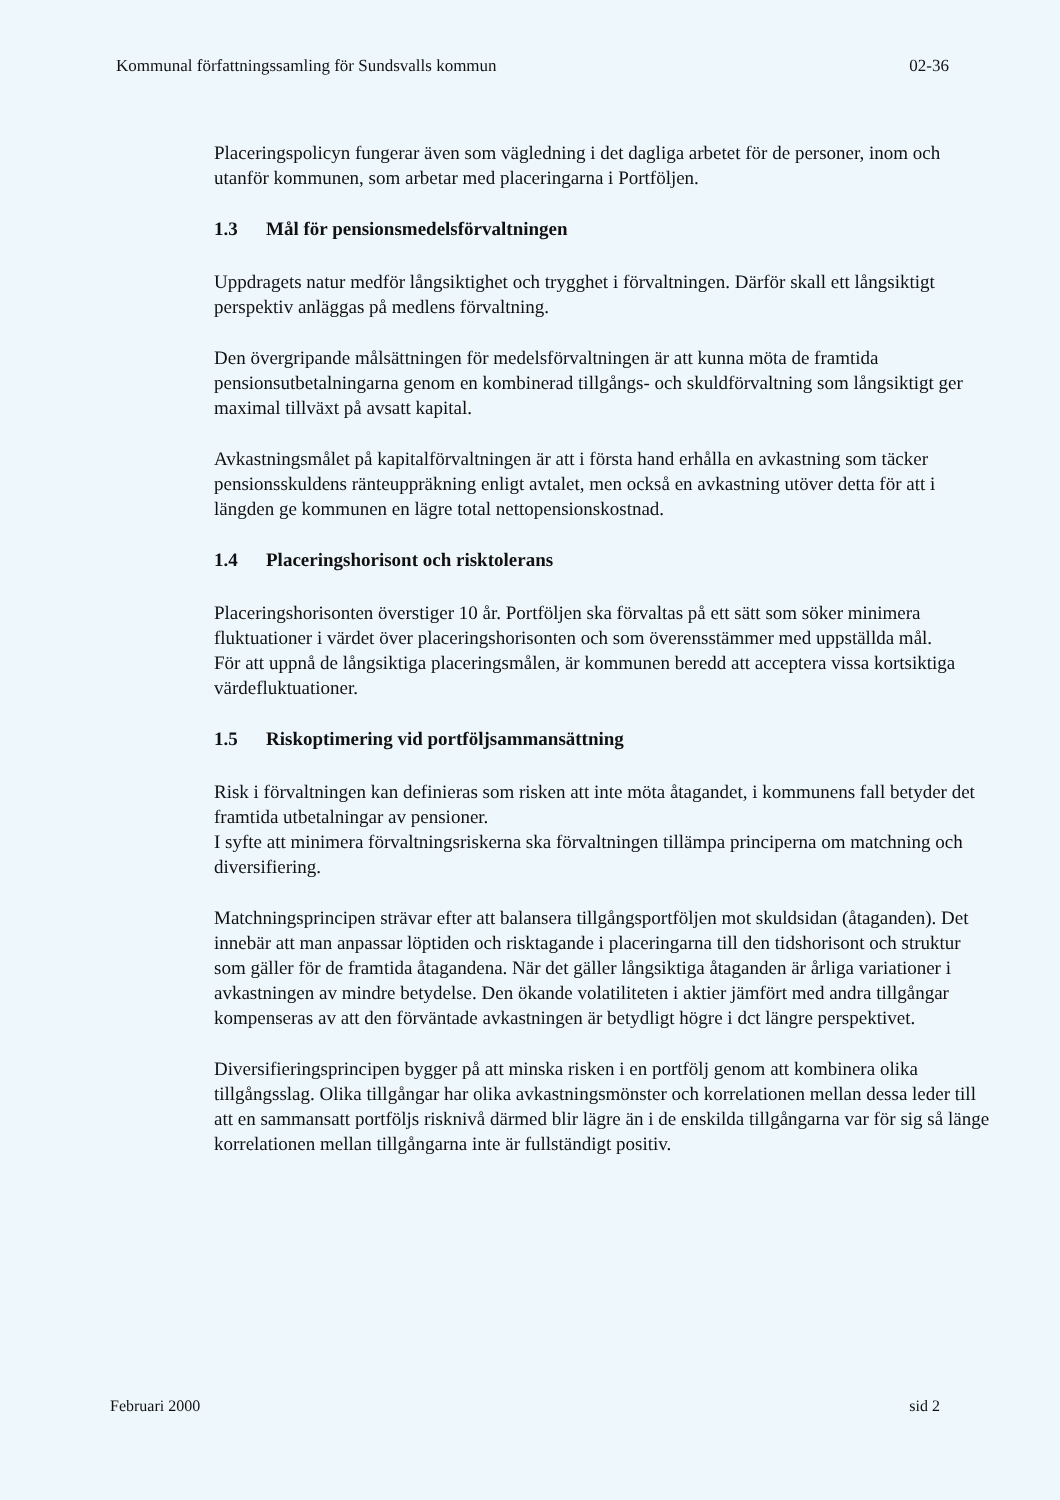Kommunal författningssamling för Sundsvalls kommun 02-36
Placeringspolicyn fungerar även som vägledning i det dagliga arbetet för de personer, inom och utanför kommunen, som arbetar med placeringarna i Portföljen.
1.3 Mål för pensionsmedelsförvaltningen
Uppdragets natur medför långsiktighet och trygghet i förvaltningen. Därför skall ett långsiktigt perspektiv anläggas på medlens förvaltning.
Den övergripande målsättningen för medelsförvaltningen är att kunna möta de framtida pensionsutbetalningarna genom en kombinerad tillgångs- och skuldförvaltning som långsiktigt ger maximal tillväxt på avsatt kapital.
Avkastningsmålet på kapitalförvaltningen är att i första hand erhålla en avkastning som täcker pensionsskuldens ränteuppräkning enligt avtalet, men också en avkastning utöver detta för att i längden ge kommunen en lägre total nettopensionskostnad.
1.4 Placeringshorisont och risktolerans
Placeringshorisonten överstiger 10 år. Portföljen ska förvaltas på ett sätt som söker minimera fluktuationer i värdet över placeringshorisonten och som överensstämmer med uppställda mål.
För att uppnå de långsiktiga placeringsmålen, är kommunen beredd att acceptera vissa kortsiktiga värdefluktuationer.
1.5 Riskoptimering vid portföljsammansättning
Risk i förvaltningen kan definieras som risken att inte möta åtagandet, i kommunens fall betyder det framtida utbetalningar av pensioner.
I syfte att minimera förvaltningsriskerna ska förvaltningen tillämpa principerna om matchning och diversifiering.
Matchningsprincipen strävar efter att balansera tillgångsportföljen mot skuldsidan (åtaganden). Det innebär att man anpassar löptiden och risktagande i placeringarna till den tidshorisont och struktur som gäller för de framtida åtagandena. När det gäller långsiktiga åtaganden är årliga variationer i avkastningen av mindre betydelse. Den ökande volatiliteten i aktier jämfört med andra tillgångar kompenseras av att den förväntade avkastningen är betydligt högre i dct längre perspektivet.
Diversifieringsprincipen bygger på att minska risken i en portfölj genom att kombinera olika tillgångsslag. Olika tillgångar har olika avkastningsmönster och korrelationen mellan dessa leder till att en sammansatt portföljs risknivå därmed blir lägre än i de enskilda tillgångarna var för sig så länge korrelationen mellan tillgångarna inte är fullständigt positiv.
Februari 2000 sid 2